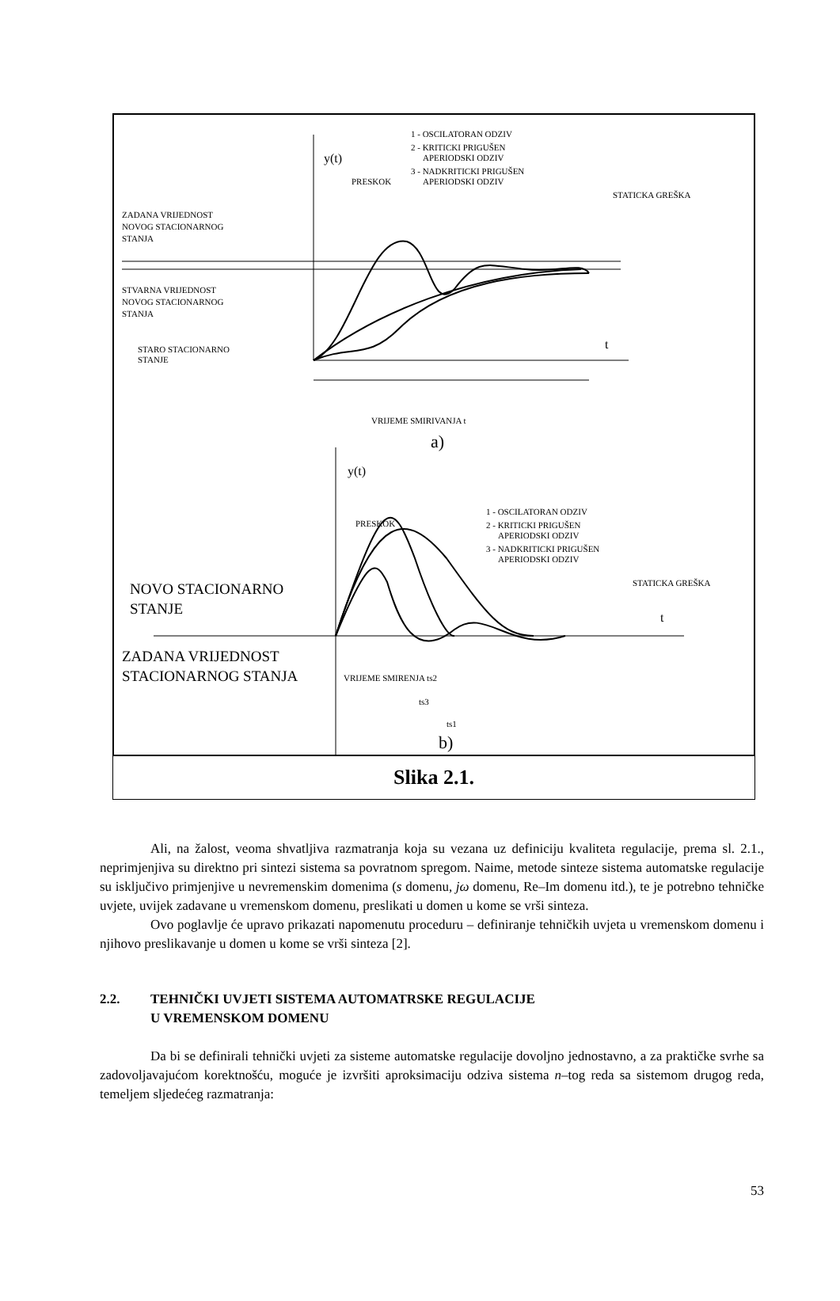y(t)
t
1 - OSCILATORAN ODZIV
2 - KRITICKI PRIGUŠEN
APERIODSKI ODZIV
3 - NADKRITICKI PRIGUŠEN
APERIODSKI ODZIV
PRESKOK
STATICKA GREŠKA
ZADANA VRIJEDNOST
NOVOG STACIONARNOG
STANJA
STVARNA VRIJEDNOST
NOVOG STACIONARNOG
STANJA
STARO STACIONARNO
STANJE
VRIJEME SMIRIVANJA t
a)
y(t)
t
1 - OSCILATORAN ODZIV
2 - KRITICKI PRIGUŠEN
APERIODSKI ODZIV
3 - NADKRITICKI PRIGUŠEN
APERIODSKI ODZIV
PRESKOK
STATICKA GREŠKA
NOVO STACIONARNO
STANJE
ZADANA VRIJEDNOST
STACIONARNOG STANJA
VRIJEME SMIRENJA ts2
ts3
ts1
b)
Slika 2.1.
Ali, na žalost, veoma shvatljiva razmatranja koja su vezana uz definiciju kvaliteta regulacije, prema sl. 2.1., neprimjenjiva su direktno pri sintezi sistema sa povratnom spregom. Naime, metode sinteze sistema automatske regulacije su isključivo primjenjive u nevremenskim domenima (s domenu, jω domenu, Re–Im domenu itd.), te je potrebno tehničke uvjete, uvijek zadavane u vremenskom domenu, preslikati u domen u kome se vrši sinteza.
Ovo poglavlje će upravo prikazati napomenutu proceduru – definiranje tehničkih uvjeta u vremenskom domenu i njihovo preslikavanje u domen u kome se vrši sinteza [2].
2.2. TEHNIČKI UVJETI SISTEMA AUTOMATRSKE REGULACIJE
U VREMENSKOM DOMENU
Da bi se definirali tehnički uvjeti za sisteme automatske regulacije dovoljno jednostavno, a za praktičke svrhe sa zadovoljavajućom korektnošću, moguće je izvršiti aproksimaciju odziva sistema n–tog reda sa sistemom drugog reda, temeljem sljedećeg razmatranja:
53